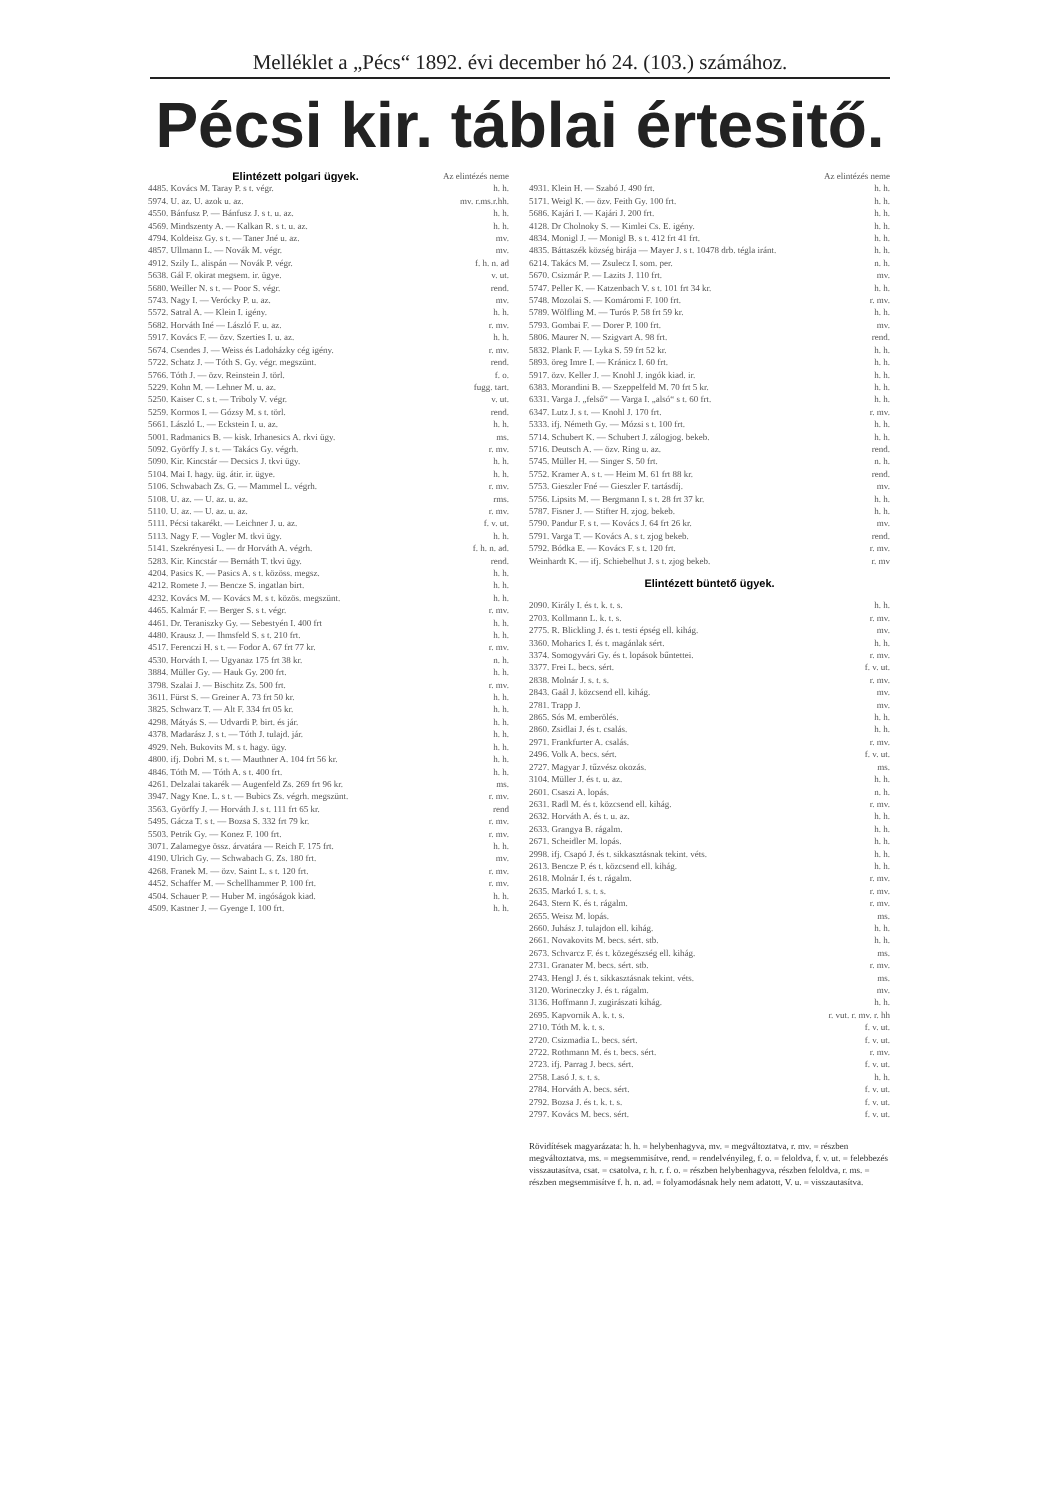Melléklet a „Pécs“ 1892. évi december hó 24. (103.) számához.
Pécsi kir. táblai értesitő.
| Elintézett polgari ügyek. | Az elintézés neme |
| 4485. Kovács M. Taray P. s t. végr. | h. h. |
| 5974. U. az. U. azok u. az. | mv. r.ms.r.hh. |
| 4550. Bánfusz P. — Bánfusz J. s t. u. az. | h. h. |
| 4569. Mindszenty A. — Kalkan R. s t. u. az. | h. h. |
| 4794. Koldeisz Gy. s t. — Taner Jné u. az. | mv. |
| 4857. Ullmann L. — Novák M. végr. | mv. |
| 4912. Szily L. alispán — Novák P. végr. | f. h. n. ad |
| 5638. Gál F. okirat megsem. ir. ügye. | v. ut. |
| 5680. Weiller N. s t. — Poor S. végr. | rend. |
| 5743. Nagy I. — Verócky P. u. az. | mv. |
| 5572. Satral A. — Klein I. igény. | h. h. |
| 5682. Horváth Iné — László F. u. az. | r. mv. |
| 5917. Kovács F. — özv. Szerties I. u. az. | h. h. |
| 5674. Csendes J. — Weiss és Ladoházky cég igény. | r. mv. |
| 5722. Schatz J. — Tóth S. Gy. végr. megszünt. | rend. |
| 5766. Tóth J. — özv. Reinstein J. törl. | f. o. |
| 5229. Kohn M. — Lehner M. u. az. | fugg. tart. |
| 5250. Kaiser C. s t. — Triboly V. végr. | v. ut. |
| 5259. Kormos I. — Gózsy M. s t. törl. | rend. |
| 5661. László L. — Eckstein I. u. az. | h. h. |
| 5001. Radmanics B. — kisk. Irhanesics A. rkvi ügy. | ms. |
| 5092. Györffy J. s t. — Takács Gy. végrh. | r. mv. |
| 5090. Kir. Kincstár — Decsics J. tkvi ügy. | h. h. |
| 5104. Mai I. hagy. üg. átir. ir. ügye. | h. h. |
| 5106. Schwabach Zs. G. — Mammel L. végrh. | r. mv. |
| 5108. U. az. — U. az. u. az. | rms. |
| 5110. U. az. — U. az. u. az. | r. mv. |
| 5111. Pécsi takarékt. — Leichner J. u. az. | f. v. ut. |
| 5113. Nagy F. — Vogler M. tkvi ügy. | h. h. |
| 5141. Szekrényesi L. — dr Horváth A. végrh. | f. h. n. ad. |
| 5283. Kir. Kincstár — Bernáth T. tkvi ügy. | rend. |
| 4204. Pasics K. — Pasics A. s t. közöss. megsz. | h. h. |
| 4212. Romete J. — Bencze S. ingatlan birt. | h. h. |
| 4232. Kovács M. — Kovács M. s t. közös. megszünt. | h. h. |
| 4465. Kalmár F. — Berger S. s t. végr. | r. mv. |
| 4461. Dr. Teraniszky Gy. — Sebestyén I. 400 frt | h. h. |
| 4480. Krausz J. — Ihmsfeld S. s t. 210 frt. | h. h. |
| 4517. Ferenczi H. s t. — Fodor A. 67 frt 77 kr. | r. mv. |
| 4530. Horváth I. — Ugyanaz 175 frt 38 kr. | n. h. |
| 3884. Müller Gy. — Hauk Gy. 200 frt. | h. h. |
| 3798. Szalai J. — Bischitz Zs. 500 frt. | r. mv. |
| 3611. Fürst S. — Greiner A. 73 frt 50 kr. | h. h. |
| 3825. Schwarz T. — Alt F. 334 frt 05 kr. | h. h. |
| 4298. Mátyás S. — Udvardi P. birt. és jár. | h. h. |
| 4378. Madarász J. s t. — Tóth J. tulajd. jár. | h. h. |
| 4929. Neh. Bukovits M. s t. hagy. ügy. | h. h. |
| 4800. ifj. Dobri M. s t. — Mauthner A. 104 frt 56 kr. | h. h. |
| 4846. Tóth M. — Tóth A. s t. 400 frt. | h. h. |
| 4261. Delzalai takarék — Augenfeld Zs. 269 frt 96 kr. | ms. |
| 3947. Nagy Kne. L. s t. — Bubics Zs. végrh. megszünt. | r. mv. |
| 3563. Györffy J. — Horváth J. s t. 111 frt 65 kr. | rend |
| 5495. Gácza T. s t. — Bozsa S. 332 frt 79 kr. | r. mv. |
| 5503. Petrik Gy. — Konez F. 100 frt. | r. mv. |
| 3071. Zalamegye össz. árvatára — Reich F. 175 frt. | h. h. |
| 4190. Ulrich Gy. — Schwabach G. Zs. 180 frt. | mv. |
| 4268. Franek M. — özv. Saint L. s t. 120 frt. | r. mv. |
| 4452. Schaffer M. — Schellhammer P. 100 frt. | r. mv. |
| 4504. Schauer P. — Huber M. ingóságok kiad. | h. h. |
| 4509. Kastner J. — Gyenge I. 100 frt. | h. h. |
| | Az elintézés neme |
| 4931. Klein H. — Szabó J. 490 frt. | h. h. |
| 5171. Weigl K. — özv. Feith Gy. 100 frt. | h. h. |
| 5686. Kajári I. — Kajári J. 200 frt. | h. h. |
| 4128. Dr Cholnoky S. — Kimlei Cs. E. igény. | h. h. |
| 4834. Monigl J. — Monigl B. s t. 412 frt 41 frt. | h. h. |
| 4835. Báttaszék község birája — Mayer J. s t. 10478 drb. tégla iránt. | h. h. |
| 6214. Takács M. — Zsulecz I. som. per. | n. h. |
| 5670. Csizmár P. — Lazits J. 110 frt. | mv. |
| 5747. Peller K. — Katzenbach V. s t. 101 frt 34 kr. | h. h. |
| 5748. Mozolai S. — Komáromi F. 100 frt. | r. mv. |
| 5789. Wölfling M. — Turós P. 58 frt 59 kr. | h. h. |
| 5793. Gombai F. — Dorer P. 100 frt. | mv. |
| 5806. Maurer N. — Szigvart A. 98 frt. | rend. |
| 5832. Plank F. — Lyka S. 59 frt 52 kr. | h. h. |
| 5893. öreg Imre I. — Kránicz I. 60 frt. | h. h. |
| 5917. özv. Keller J. — Knohl J. ingók kiad. ir. | h. h. |
| 6383. Morandini B. — Szeppelfeld M. 70 frt 5 kr. | h. h. |
| 6331. Varga J. „felső“ — Varga I. „alsó“ s t. 60 frt. | h. h. |
| 6347. Lutz J. s t. — Knohl J. 170 frt. | r. mv. |
| 5333. ifj. Németh Gy. — Mózsi s t. 100 frt. | h. h. |
| 5714. Schubert K. — Schubert J. zálogjog. bekeb. | h. h. |
| 5716. Deutsch A. — özv. Ring u. az. | rend. |
| 5745. Müller H. — Singer S. 50 frt. | n. h. |
| 5752. Kramer A. s t. — Heim M. 61 frt 88 kr. | rend. |
| 5753. Gieszler Fné — Gieszler F. tartásdíj. | mv. |
| 5756. Lipsits M. — Bergmann I. s t. 28 frt 37 kr. | h. h. |
| 5787. Fisner J. — Stifter H. zjog. bekeb. | h. h. |
| 5790. Pandur F. s t. — Kovács J. 64 frt 26 kr. | mv. |
| 5791. Varga T. — Kovács A. s t. zjog bekeb. | rend. |
| 5792. Bódka E. — Kovács F. s t. 120 frt. | r. mv. |
| Weinhardt K. — ifj. Schiebelhut J. s t. zjog bekeb. | r. mv |
| Elintézett büntető ügyek. | |
| 2090. Király I. és t. k. t. s. | h. h. |
| 2703. Kollmann L. k. t. s. | r. mv. |
| 2775. R. Blickling J. és t. testi épség ell. kihág. | mv. |
| 3360. Moharics I. és t. magánlak sért. | h. h. |
| 3374. Somogyvári Gy. és t. lopások bűntettei. | r. mv. |
| 3377. Frei L. becs. sért. | f. v. ut. |
| 2838. Molnár J. s. t. s. | r. mv. |
| 2843. Gaál J. közcsend ell. kihág. | mv. |
| 2781. Trapp J. | mv. |
| 2865. Sós M. emberölés. | h. h. |
| 2860. Zsidlai J. és t. csalás. | h. h. |
| 2971. Frankfurter A. csalás. | r. mv. |
| 2496. Volk A. becs. sért. | f. v. ut. |
| 2727. Magyar J. tűzvész okozás. | ms. |
| 3104. Müller J. és t. u. az. | h. h. |
| 2601. Csaszi A. lopás. | n. h. |
| 2631. Radl M. és t. közcsend ell. kihág. | r. mv. |
| 2632. Horváth A. és t. u. az. | h. h. |
| 2633. Grangya B. rágalm. | h. h. |
| 2671. Scheidler M. lopás. | h. h. |
| 2998. ifj. Csapó J. és t. sikkasztásnak tekint. véts. | h. h. |
| 2613. Bencze P. és t. közcsend ell. kihág. | h. h. |
| 2618. Molnár I. és t. rágalm. | r. mv. |
| 2635. Markó I. s. t. s. | r. mv. |
| 2643. Stern K. és t. rágalm. | r. mv. |
| 2655. Weisz M. lopás. | ms. |
| 2660. Juhász J. tulajdon ell. kihág. | h. h. |
| 2661. Novakovits M. becs. sért. stb. | h. h. |
| 2673. Schvarcz F. és t. közegészség ell. kihág. | ms. |
| 2731. Granater M. becs. sért. stb. | r. mv. |
| 2743. Hengl J. és t. sikkasztásnak tekint. véts. | ms. |
| 3120. Worineczky J. és t. rágalm. | mv. |
| 3136. Hoffmann J. zugirászati kihág. | h. h. |
| 2695. Kapvornik A. k. t. s. | r. vut. r. mv. r. hh |
| 2710. Tóth M. k. t. s. | f. v. ut. |
| 2720. Csizmadia L. becs. sért. | f. v. ut. |
| 2722. Rothmann M. és t. becs. sért. | r. mv. |
| 2723. ifj. Parrag J. becs. sért. | f. v. ut. |
| 2758. Lasó J. s. t. s. | h. h. |
| 2784. Horváth A. becs. sért. | f. v. ut. |
| 2792. Bozsa J. és t. k. t. s. | f. v. ut. |
| 2797. Kovács M. becs. sért. | f. v. ut. |
Rövidítések magyarázata: h. h. = helybenhagyva, mv. = megváltoztatva, r. mv. = részben megváltoztatva, ms. = megsemmisítve, rend. = rendelvényileg, f. o. = feloldva, f. v. ut. = felebbezés visszautasítva, csat. = csatolva, r. h. r. f. o. = részben helybenhagyva, részben feloldva, r. ms. = részben megsemmisítve f. h. n. ad. = folyamodásnak hely nem adatott, V. u. = visszautasítva.